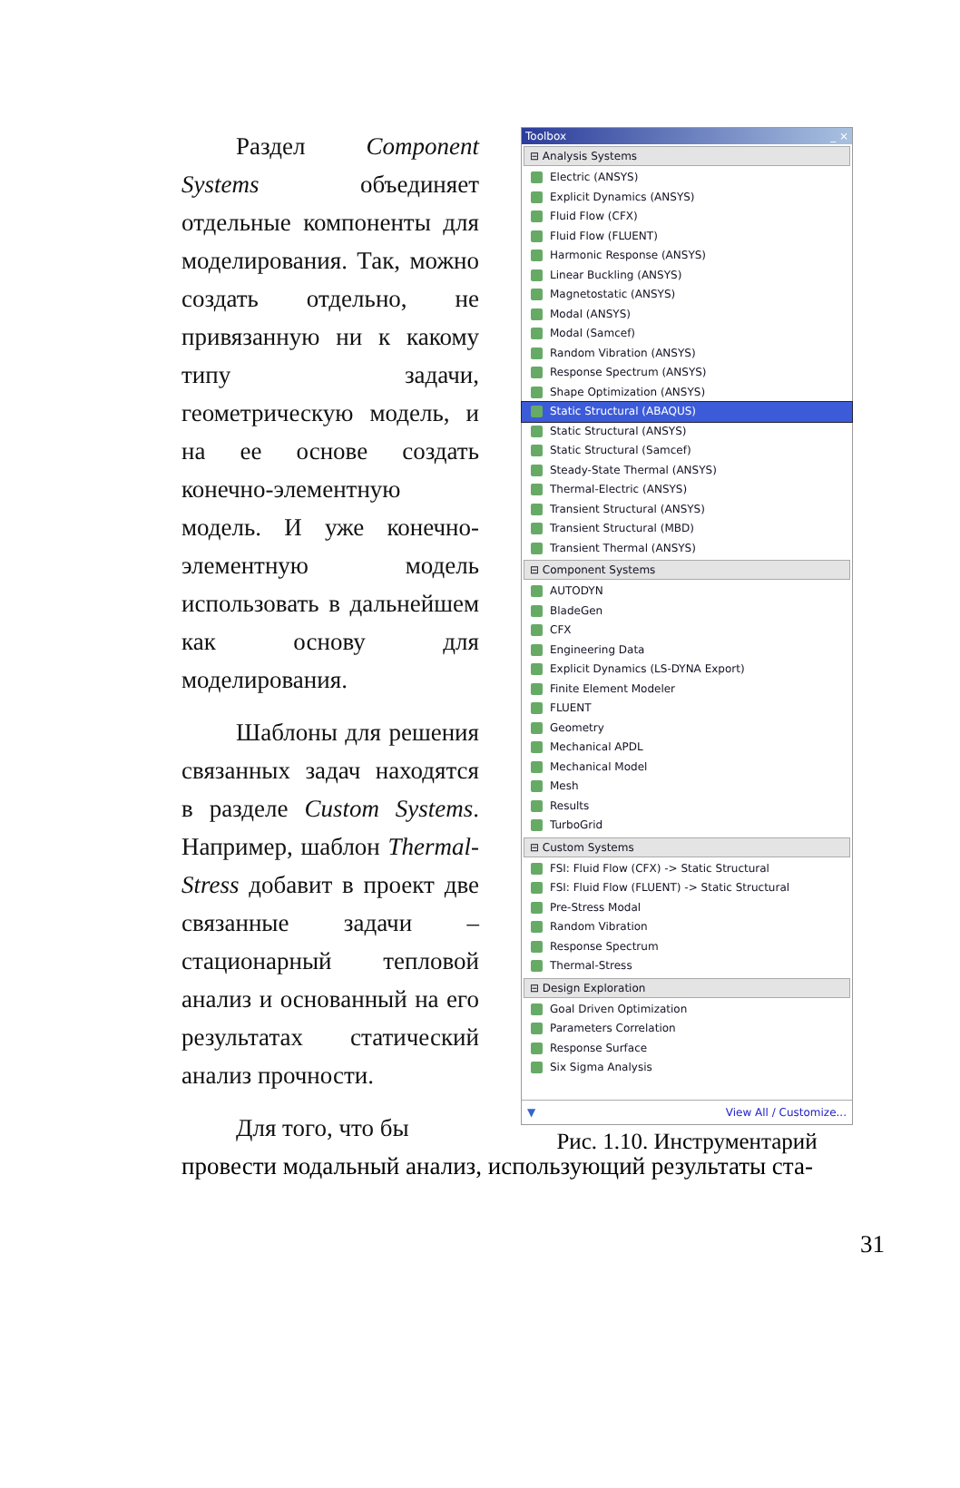Раздел Component Systems объединяет отдельные компоненты для моделирования. Так, можно создать отдельно, не привязанную ни к какому типу задачи, геометрическую модель, и на ее основе создать конечно-элементную модель. И уже конечно-элементную модель использовать в дальнейшем как основу для моделирования.
Шаблоны для решения связанных задач находятся в разделе Custom Systems. Например, шаблон Thermal-Stress добавит в проект две связанные задачи – стационарный тепловой анализ и основанный на его результатах статический анализ прочности.
Для того, что бы
Toolbox _ ×
⊟ Analysis Systems
Electric (ANSYS)
Explicit Dynamics (ANSYS)
Fluid Flow (CFX)
Fluid Flow (FLUENT)
Harmonic Response (ANSYS)
Linear Buckling (ANSYS)
Magnetostatic (ANSYS)
Modal (ANSYS)
Modal (Samcef)
Random Vibration (ANSYS)
Response Spectrum (ANSYS)
Shape Optimization (ANSYS)
Static Structural (ABAQUS)
Static Structural (ANSYS)
Static Structural (Samcef)
Steady-State Thermal (ANSYS)
Thermal-Electric (ANSYS)
Transient Structural (ANSYS)
Transient Structural (MBD)
Transient Thermal (ANSYS)
⊟ Component Systems
AUTODYN
BladeGen
CFX
Engineering Data
Explicit Dynamics (LS-DYNA Export)
Finite Element Modeler
FLUENT
Geometry
Mechanical APDL
Mechanical Model
Mesh
Results
TurboGrid
⊟ Custom Systems
FSI: Fluid Flow (CFX) -> Static Structural
FSI: Fluid Flow (FLUENT) -> Static Structural
Pre-Stress Modal
Random Vibration
Response Spectrum
Thermal-Stress
⊟ Design Exploration
Goal Driven Optimization
Parameters Correlation
Response Surface
Six Sigma Analysis
▼ View All / Customize...
Рис. 1.10. Инструментарий
провести модальный анализ, использующий результаты ста-
31